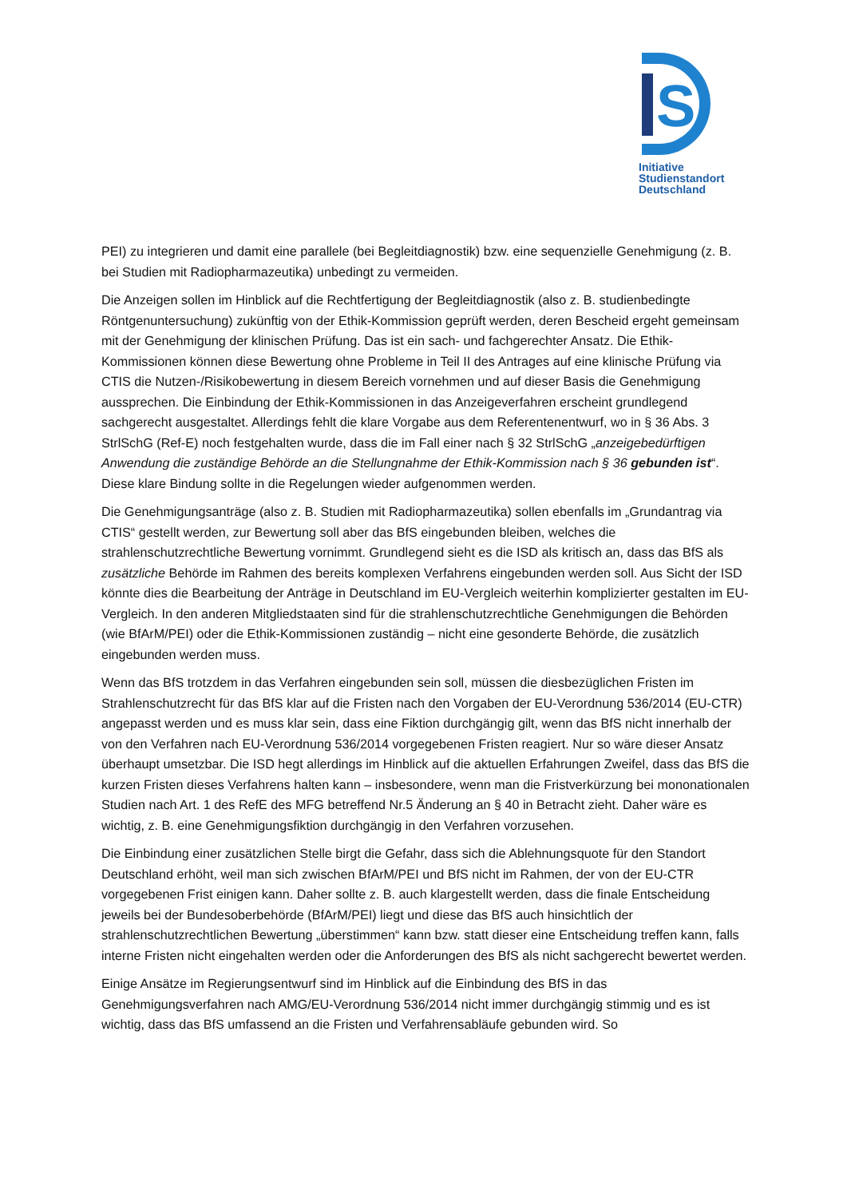S
Initiative
Studienstandort
Deutschland
PEI) zu integrieren und damit eine parallele (bei Begleitdiagnostik) bzw. eine sequenzielle Genehmigung (z. B. bei Studien mit Radiopharmazeutika) unbedingt zu vermeiden.
Die Anzeigen sollen im Hinblick auf die Rechtfertigung der Begleitdiagnostik (also z. B. studienbedingte Röntgenuntersuchung) zukünftig von der Ethik-Kommission geprüft werden, deren Bescheid ergeht gemeinsam mit der Genehmigung der klinischen Prüfung. Das ist ein sach- und fachgerechter Ansatz. Die Ethik-Kommissionen können diese Bewertung ohne Probleme in Teil II des Antrages auf eine klinische Prüfung via CTIS die Nutzen-/Risikobewertung in diesem Bereich vornehmen und auf dieser Basis die Genehmigung aussprechen. Die Einbindung der Ethik-Kommissionen in das Anzeigeverfahren erscheint grundlegend sachgerecht ausgestaltet. Allerdings fehlt die klare Vorgabe aus dem Referentenentwurf, wo in § 36 Abs. 3 StrlSchG (Ref-E) noch festgehalten wurde, dass die im Fall einer nach § 32 StrlSchG „anzeigebedürftigen Anwendung die zuständige Behörde an die Stellungnahme der Ethik-Kommission nach § 36 gebunden ist“. Diese klare Bindung sollte in die Regelungen wieder aufgenommen werden.
Die Genehmigungsanträge (also z. B. Studien mit Radiopharmazeutika) sollen ebenfalls im „Grundantrag via CTIS“ gestellt werden, zur Bewertung soll aber das BfS eingebunden bleiben, welches die strahlenschutzrechtliche Bewertung vornimmt. Grundlegend sieht es die ISD als kritisch an, dass das BfS als zusätzliche Behörde im Rahmen des bereits komplexen Verfahrens eingebunden werden soll. Aus Sicht der ISD könnte dies die Bearbeitung der Anträge in Deutschland im EU-Vergleich weiterhin komplizierter gestalten im EU-Vergleich. In den anderen Mitgliedstaaten sind für die strahlenschutzrechtliche Genehmigungen die Behörden (wie BfArM/PEI) oder die Ethik-Kommissionen zuständig – nicht eine gesonderte Behörde, die zusätzlich eingebunden werden muss.
Wenn das BfS trotzdem in das Verfahren eingebunden sein soll, müssen die diesbezüglichen Fristen im Strahlenschutzrecht für das BfS klar auf die Fristen nach den Vorgaben der EU-Verordnung 536/2014 (EU-CTR) angepasst werden und es muss klar sein, dass eine Fiktion durchgängig gilt, wenn das BfS nicht innerhalb der von den Verfahren nach EU-Verordnung 536/2014 vorgegebenen Fristen reagiert. Nur so wäre dieser Ansatz überhaupt umsetzbar. Die ISD hegt allerdings im Hinblick auf die aktuellen Erfahrungen Zweifel, dass das BfS die kurzen Fristen dieses Verfahrens halten kann – insbesondere, wenn man die Fristverkürzung bei mononationalen Studien nach Art. 1 des RefE des MFG betreffend Nr.5 Änderung an § 40 in Betracht zieht. Daher wäre es wichtig, z. B. eine Genehmigungsfiktion durchgängig in den Verfahren vorzusehen.
Die Einbindung einer zusätzlichen Stelle birgt die Gefahr, dass sich die Ablehnungsquote für den Standort Deutschland erhöht, weil man sich zwischen BfArM/PEI und BfS nicht im Rahmen, der von der EU-CTR vorgegebenen Frist einigen kann. Daher sollte z. B. auch klargestellt werden, dass die finale Entscheidung jeweils bei der Bundesoberbehörde (BfArM/PEI) liegt und diese das BfS auch hinsichtlich der strahlenschutzrechtlichen Bewertung „überstimmen“ kann bzw. statt dieser eine Entscheidung treffen kann, falls interne Fristen nicht eingehalten werden oder die Anforderungen des BfS als nicht sachgerecht bewertet werden.
Einige Ansätze im Regierungsentwurf sind im Hinblick auf die Einbindung des BfS in das Genehmigungsverfahren nach AMG/EU-Verordnung 536/2014 nicht immer durchgängig stimmig und es ist wichtig, dass das BfS umfassend an die Fristen und Verfahrensabläufe gebunden wird. So